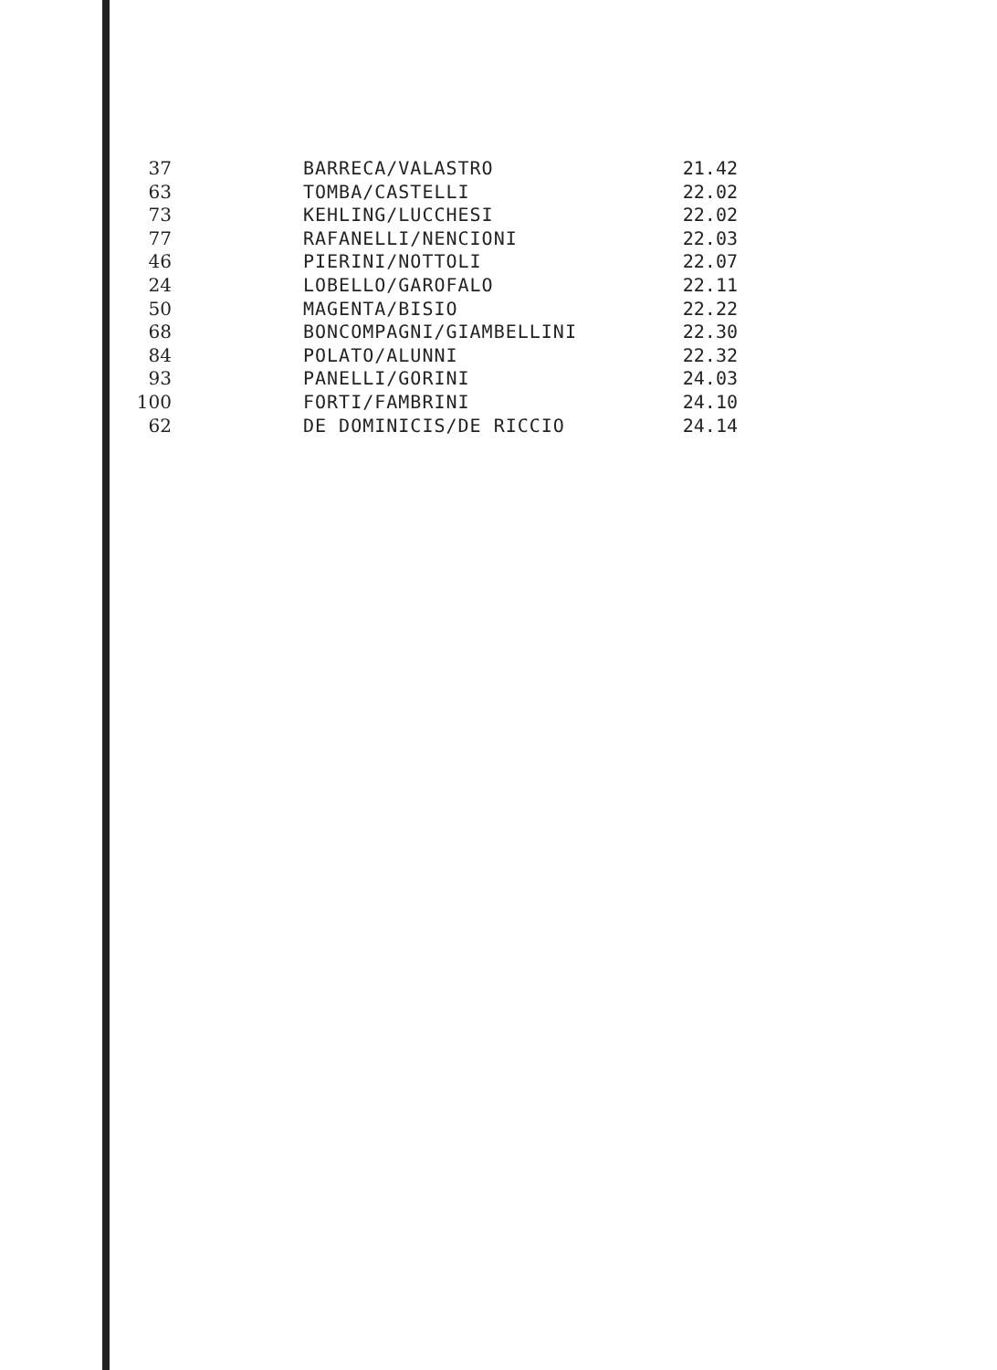| 37 | BARRECA/VALASTRO | 21.42 |
| 63 | TOMBA/CASTELLI | 22.02 |
| 73 | KEHLING/LUCCHESI | 22.02 |
| 77 | RAFANELLI/NENCIONI | 22.03 |
| 46 | PIERINI/NOTTOLI | 22.07 |
| 24 | LOBELLO/GAROFALO | 22.11 |
| 50 | MAGENTA/BISIO | 22.22 |
| 68 | BONCOMPAGNI/GIAMBELLINI | 22.30 |
| 84 | POLATO/ALUNNI | 22.32 |
| 93 | PANELLI/GORINI | 24.03 |
| 100 | FORTI/FAMBRINI | 24.10 |
| 62 | DE DOMINICIS/DE RICCIO | 24.14 |